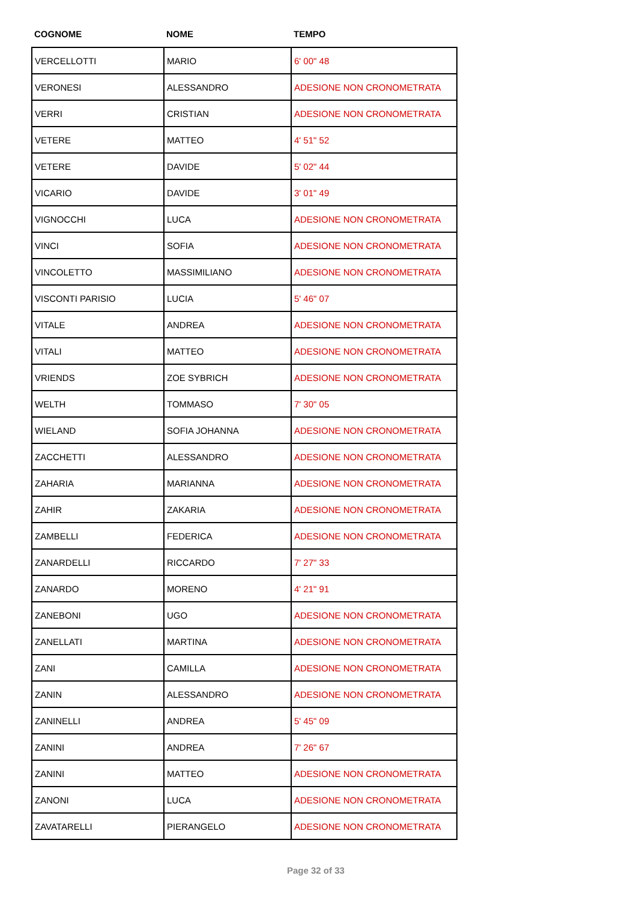| COGNOME | NOME | TEMPO |
| --- | --- | --- |
| VERCELLOTTI | MARIO | 6' 00" 48 |
| VERONESI | ALESSANDRO | ADESIONE NON CRONOMETRATA |
| VERRI | CRISTIAN | ADESIONE NON CRONOMETRATA |
| VETERE | MATTEO | 4' 51" 52 |
| VETERE | DAVIDE | 5' 02" 44 |
| VICARIO | DAVIDE | 3' 01" 49 |
| VIGNOCCHI | LUCA | ADESIONE NON CRONOMETRATA |
| VINCI | SOFIA | ADESIONE NON CRONOMETRATA |
| VINCOLETTO | MASSIMILIANO | ADESIONE NON CRONOMETRATA |
| VISCONTI PARISIO | LUCIA | 5' 46" 07 |
| VITALE | ANDREA | ADESIONE NON CRONOMETRATA |
| VITALI | MATTEO | ADESIONE NON CRONOMETRATA |
| VRIENDS | ZOE SYBRICH | ADESIONE NON CRONOMETRATA |
| WELTH | TOMMASO | 7' 30" 05 |
| WIELAND | SOFIA JOHANNA | ADESIONE NON CRONOMETRATA |
| ZACCHETTI | ALESSANDRO | ADESIONE NON CRONOMETRATA |
| ZAHARIA | MARIANNA | ADESIONE NON CRONOMETRATA |
| ZAHIR | ZAKARIA | ADESIONE NON CRONOMETRATA |
| ZAMBELLI | FEDERICA | ADESIONE NON CRONOMETRATA |
| ZANARDELLI | RICCARDO | 7' 27" 33 |
| ZANARDO | MORENO | 4' 21" 91 |
| ZANEBONI | UGO | ADESIONE NON CRONOMETRATA |
| ZANELLATI | MARTINA | ADESIONE NON CRONOMETRATA |
| ZANI | CAMILLA | ADESIONE NON CRONOMETRATA |
| ZANIN | ALESSANDRO | ADESIONE NON CRONOMETRATA |
| ZANINELLI | ANDREA | 5' 45" 09 |
| ZANINI | ANDREA | 7' 26" 67 |
| ZANINI | MATTEO | ADESIONE NON CRONOMETRATA |
| ZANONI | LUCA | ADESIONE NON CRONOMETRATA |
| ZAVATARELLI | PIERANGELO | ADESIONE NON CRONOMETRATA |
Page 32 of 33